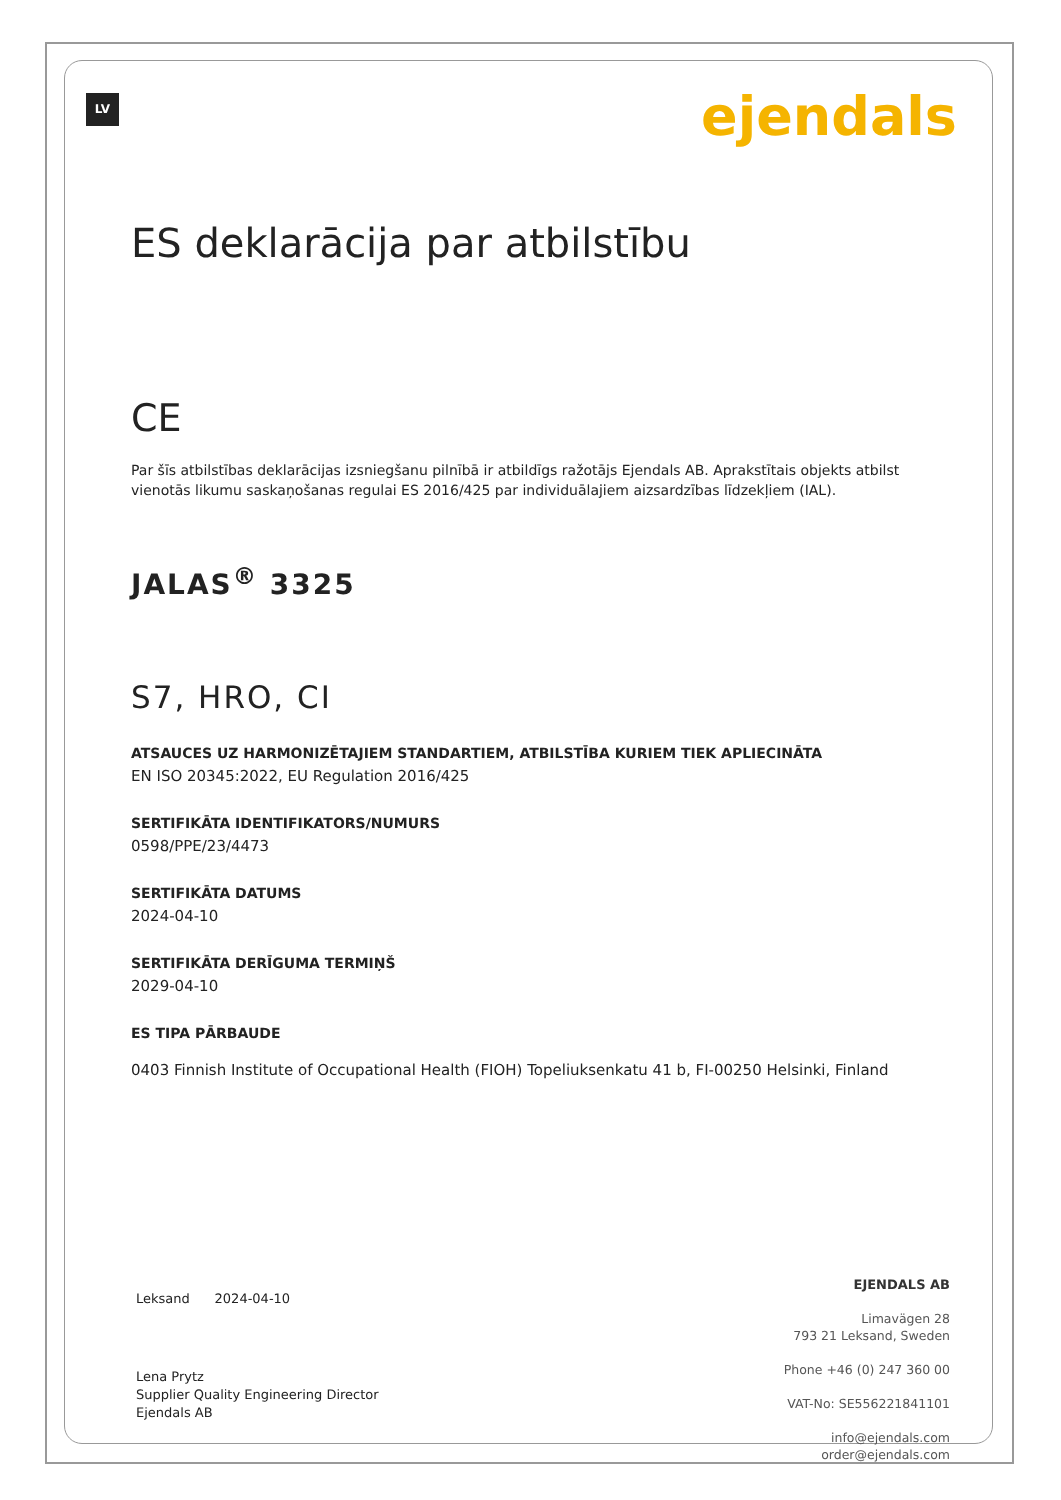LV ejendals
ES deklarācija par atbilstību
CE
Par šīs atbilstības deklarācijas izsniegšanu pilnībā ir atbildīgs ražotājs Ejendals AB. Aprakstītais objekts atbilst vienotās likumu saskaņošanas regulai ES 2016/425 par individuālajiem aizsardzības līdzekļiem (IAL).
JALAS<sup>®</sup> 3325
S7, HRO, CI
ATSAUCES UZ HARMONIZĒTAJIEM STANDARTIEM, ATBILSTĪBA KURIEM TIEK APLIECINĀTA
EN ISO 20345:2022, EU Regulation 2016/425
SERTIFIKĀTA IDENTIFIKATORS/NUMURS
0598/PPE/23/4473
SERTIFIKĀTA DATUMS
2024-04-10
SERTIFIKĀTA DERĪGUMA TERMIŅŠ
2029-04-10
ES TIPA PĀRBAUDE
0403 Finnish Institute of Occupational Health (FIOH) Topeliuksenkatu 41 b, FI-00250 Helsinki, Finland
Leksand 2024-04-10
Lena Prytz
Supplier Quality Engineering Director
Ejendals AB
EJENDALS AB
Limavägen 28
793 21 Leksand, Sweden
Phone +46 (0) 247 360 00
VAT-No: SE556221841101
info@ejendals.com
order@ejendals.com